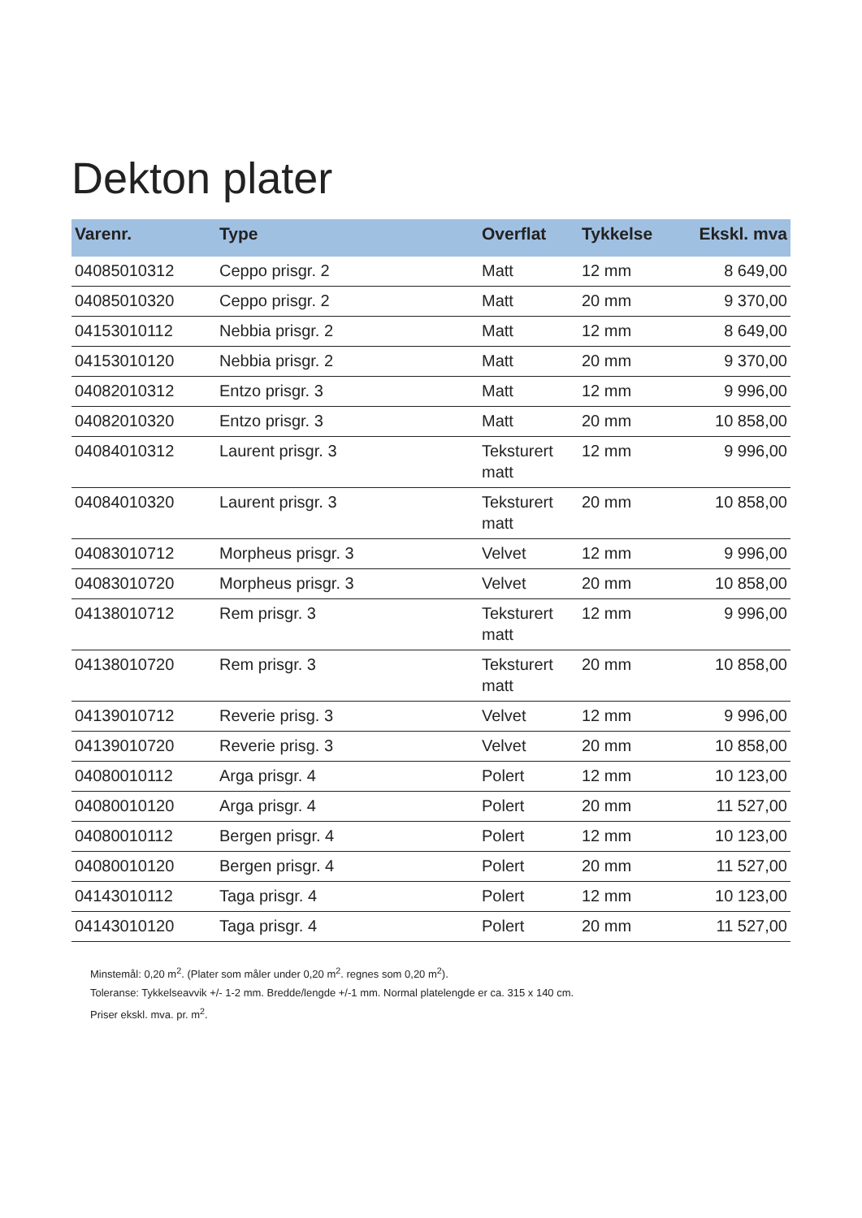Dekton plater
| Varenr. | Type | Overflat | Tykkelse | Ekskl. mva |
| --- | --- | --- | --- | --- |
| 04085010312 | Ceppo prisgr. 2 | Matt | 12 mm | 8 649,00 |
| 04085010320 | Ceppo prisgr. 2 | Matt | 20 mm | 9 370,00 |
| 04153010112 | Nebbia prisgr. 2 | Matt | 12 mm | 8 649,00 |
| 04153010120 | Nebbia prisgr. 2 | Matt | 20 mm | 9 370,00 |
| 04082010312 | Entzo prisgr. 3 | Matt | 12 mm | 9 996,00 |
| 04082010320 | Entzo prisgr. 3 | Matt | 20 mm | 10 858,00 |
| 04084010312 | Laurent prisgr. 3 | Teksturert matt | 12 mm | 9 996,00 |
| 04084010320 | Laurent prisgr. 3 | Teksturert matt | 20 mm | 10 858,00 |
| 04083010712 | Morpheus prisgr. 3 | Velvet | 12 mm | 9 996,00 |
| 04083010720 | Morpheus prisgr. 3 | Velvet | 20 mm | 10 858,00 |
| 04138010712 | Rem prisgr. 3 | Teksturert matt | 12 mm | 9 996,00 |
| 04138010720 | Rem prisgr. 3 | Teksturert matt | 20 mm | 10 858,00 |
| 04139010712 | Reverie prisg. 3 | Velvet | 12 mm | 9 996,00 |
| 04139010720 | Reverie prisg. 3 | Velvet | 20 mm | 10 858,00 |
| 04080010112 | Arga prisgr. 4 | Polert | 12 mm | 10 123,00 |
| 04080010120 | Arga prisgr. 4 | Polert | 20 mm | 11 527,00 |
| 04080010112 | Bergen prisgr. 4 | Polert | 12 mm | 10 123,00 |
| 04080010120 | Bergen prisgr. 4 | Polert | 20 mm | 11 527,00 |
| 04143010112 | Taga prisgr. 4 | Polert | 12 mm | 10 123,00 |
| 04143010120 | Taga prisgr. 4 | Polert | 20 mm | 11 527,00 |
Minstemål: 0,20 m<sup>2</sup>. (Plater som måler under 0,20 m<sup>2</sup>. regnes som 0,20 m<sup>2</sup>).
Toleranse: Tykkelseavvik +/- 1-2 mm. Bredde/lengde +/-1 mm. Normal platelengde er ca. 315 x 140 cm.
Priser ekskl. mva. pr. m<sup>2</sup>.